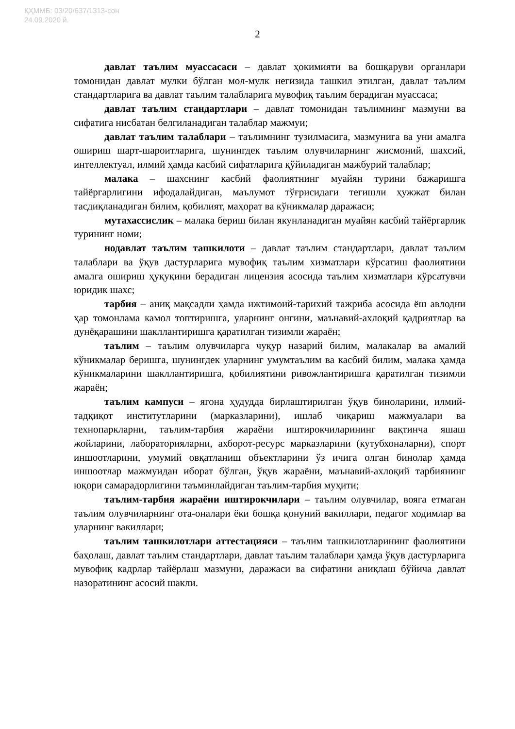ҚҲММБ: 03/20/637/1313-сон
24.09.2020 й.
2
давлат таълим муассасаси – давлат ҳокимияти ва бошқаруви органлари томонидан давлат мулки бўлган мол-мулк негизида ташкил этилган, давлат таълим стандартларига ва давлат таълим талабларига мувофиқ таълим берадиган муассаса;
давлат таълим стандартлари – давлат томонидан таълимнинг мазмуни ва сифатига нисбатан белгиланадиган талаблар мажмуи;
давлат таълим талаблари – таълимнинг тузилмасига, мазмунига ва уни амалга ошириш шарт-шароитларига, шунингдек таълим олувчиларнинг жисмоний, шахсий, интеллектуал, илмий ҳамда касбий сифатларига қўйиладиган мажбурий талаблар;
малака – шахснинг касбий фаолиятнинг муайян турини бажаришга тайёргарлигини ифодалайдиган, маълумот тўғрисидаги тегишли ҳужжат билан тасдиқланадиган билим, қобилият, маҳорат ва кўникмалар даражаси;
мутахассислик – малака бериш билан якунланадиган муайян касбий тайёргарлик турининг номи;
нодавлат таълим ташкилоти – давлат таълим стандартлари, давлат таълим талаблари ва ўқув дастурларига мувофиқ таълим хизматлари кўрсатиш фаолиятини амалга ошириш ҳуқуқини берадиган лицензия асосида таълим хизматлари кўрсатувчи юридик шахс;
тарбия – аниқ мақсадли ҳамда ижтимоий-тарихий тажриба асосида ёш авлодни ҳар томонлама камол топтиришга, уларнинг онгини, маънавий-ахлоқий қадриятлар ва дунёқарашини шакллантиришга қаратилган тизимли жараён;
таълим – таълим олувчиларга чуқур назарий билим, малакалар ва амалий кўникмалар беришга, шунингдек уларнинг умумтаълим ва касбий билим, малака ҳамда кўникмаларини шакллантиришга, қобилиятини ривожлантиришга қаратилган тизимли жараён;
таълим кампуси – ягона ҳудудда бирлаштирилган ўқув биноларини, илмий-тадқиқот институтларини (марказларини), ишлаб чиқариш мажмуалари ва технопаркларни, таълим-тарбия жараёни иштирокчиларининг вақтинча яшаш жойларини, лабораторияларни, ахборот-ресурс марказларини (кутубхоналарни), спорт иншоотларини, умумий овқатланиш объектларини ўз ичига олган бинолар ҳамда иншоотлар мажмуидан иборат бўлган, ўқув жараёни, маънавий-ахлоқий тарбиянинг юқори самарадорлигини таъминлайдиган таълим-тарбия муҳити;
таълим-тарбия жараёни иштирокчилари – таълим олувчилар, вояга етмаган таълим олувчиларнинг ота-оналари ёки бошқа қонуний вакиллари, педагог ходимлар ва уларнинг вакиллари;
таълим ташкилотлари аттестацияси – таълим ташкилотларининг фаолиятини баҳолаш, давлат таълим стандартлари, давлат таълим талаблари ҳамда ўқув дастурларига мувофиқ кадрлар тайёрлаш мазмуни, даражаси ва сифатини аниқлаш бўйича давлат назоратининг асосий шакли.